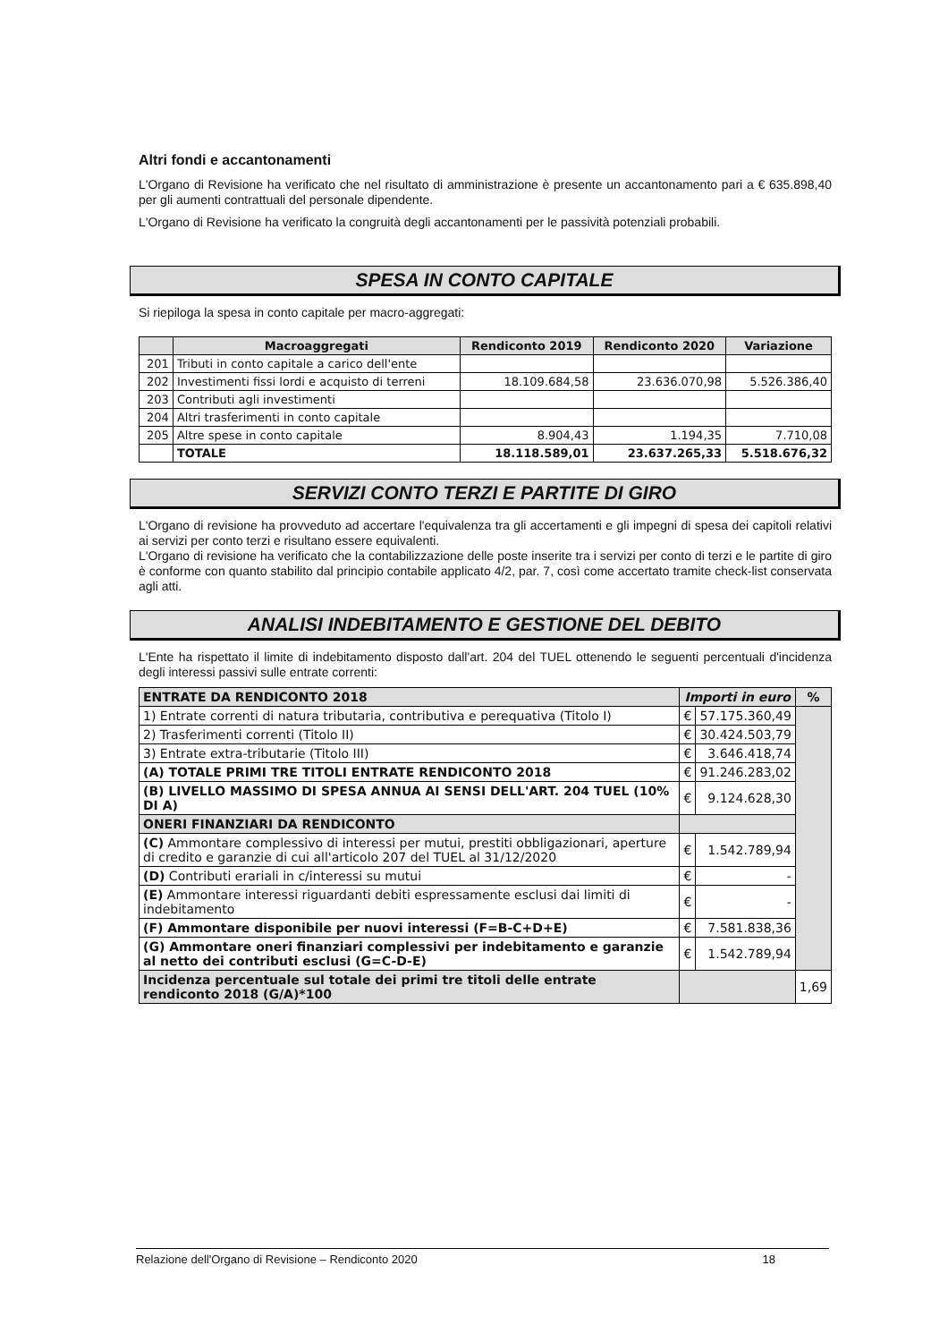Altri fondi e accantonamenti
L'Organo di Revisione ha verificato che nel risultato di amministrazione è presente un accantonamento pari a € 635.898,40 per gli aumenti contrattuali del personale dipendente.
L'Organo di Revisione ha verificato la congruità degli accantonamenti per le passività potenziali probabili.
SPESA IN CONTO CAPITALE
Si riepiloga la spesa in conto capitale per macro-aggregati:
| | Macroaggregati | Rendiconto 2019 | Rendiconto 2020 | Variazione |
| --- | --- | --- | --- | --- |
| 201 | Tributi in conto capitale a carico dell'ente | | | |
| 202 | Investimenti fissi lordi e acquisto di terreni | 18.109.684,58 | 23.636.070,98 | 5.526.386,40 |
| 203 | Contributi agli investimenti | | | |
| 204 | Altri trasferimenti in conto capitale | | | |
| 205 | Altre spese in conto capitale | 8.904,43 | 1.194,35 | 7.710,08 |
| | TOTALE | 18.118.589,01 | 23.637.265,33 | 5.518.676,32 |
SERVIZI CONTO TERZI E PARTITE DI GIRO
L'Organo di revisione ha provveduto ad accertare l'equivalenza tra gli accertamenti e gli impegni di spesa dei capitoli relativi ai servizi per conto terzi e risultano essere equivalenti.
L'Organo di revisione ha verificato che la contabilizzazione delle poste inserite tra i servizi per conto di terzi e le partite di giro è conforme con quanto stabilito dal principio contabile applicato 4/2, par. 7, così come accertato tramite check-list conservata agli atti.
ANALISI INDEBITAMENTO E GESTIONE DEL DEBITO
L'Ente ha rispettato il limite di indebitamento disposto dall'art. 204 del TUEL ottenendo le seguenti percentuali d'incidenza degli interessi passivi sulle entrate correnti:
| ENTRATE DA RENDICONTO 2018 | Importi in euro | | % |
| --- | --- | --- | --- |
| 1) Entrate correnti di natura tributaria, contributiva e perequativa (Titolo I) | € | 57.175.360,49 | |
| 2) Trasferimenti correnti (Titolo II) | € | 30.424.503,79 | |
| 3) Entrate extra-tributarie (Titolo III) | € | 3.646.418,74 | |
| (A) TOTALE PRIMI TRE TITOLI ENTRATE RENDICONTO 2018 | € | 91.246.283,02 | |
| (B) LIVELLO MASSIMO DI SPESA ANNUA AI SENSI DELL'ART. 204 TUEL (10% DI A) | € | 9.124.628,30 | |
| ONERI FINANZIARI DA RENDICONTO | | | |
| (C) Ammontare complessivo di interessi per mutui, prestiti obbligazionari, aperture di credito e garanzie di cui all'articolo 207 del TUEL al 31/12/2020 | € | 1.542.789,94 | |
| (D) Contributi erariali in c/interessi su mutui | € | - | |
| (E) Ammontare interessi riguardanti debiti espressamente esclusi dai limiti di indebitamento | € | - | |
| (F) Ammontare disponibile per nuovi interessi (F=B-C+D+E) | € | 7.581.838,36 | |
| (G) Ammontare oneri finanziari complessivi per indebitamento e garanzie al netto dei contributi esclusi (G=C-D-E) | € | 1.542.789,94 | |
| Incidenza percentuale sul totale dei primi tre titoli delle entrate rendiconto 2018 (G/A)*100 | | | 1,69 |
Relazione dell'Organo di Revisione – Rendiconto 2020 18